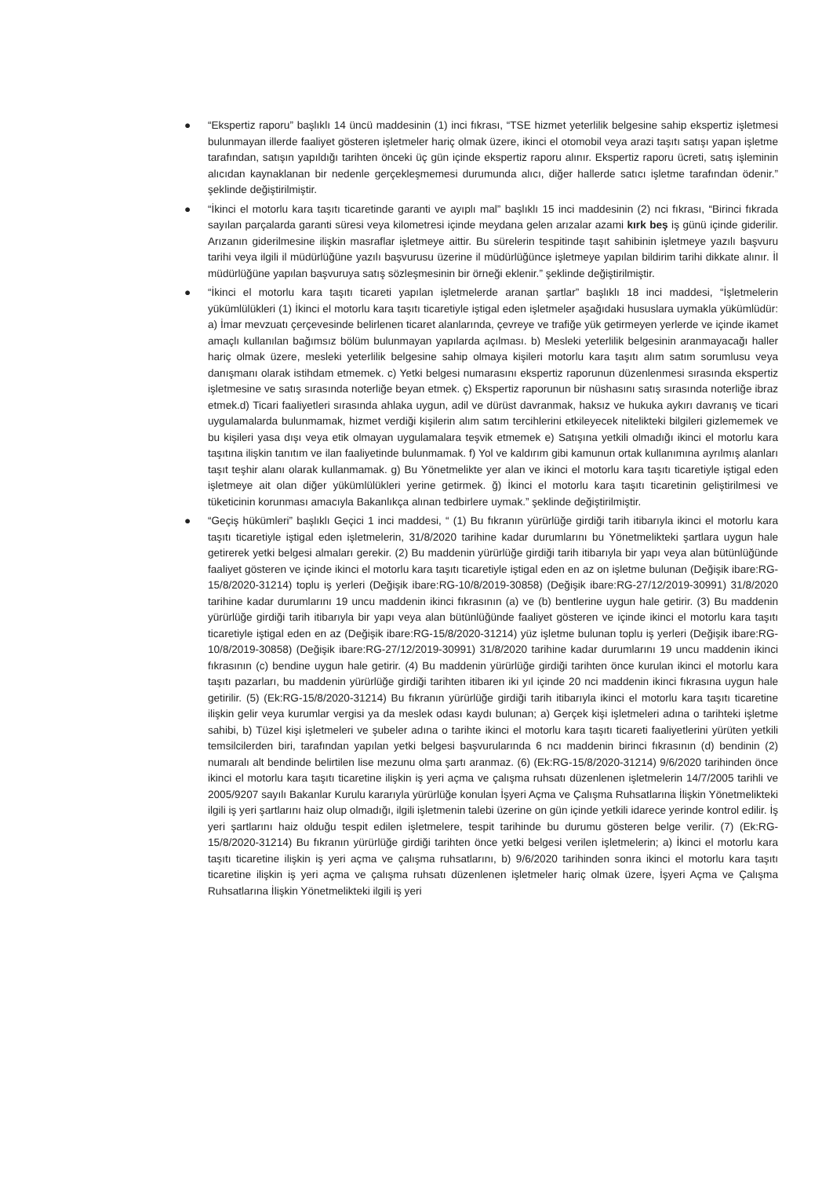● “Ekspertiz raporu” başlıklı 14 üncü maddesinin (1) inci fıkrası, “TSE hizmet yeterlilik belgesine sahip ekspertiz işletmesi bulunmayan illerde faaliyet gösteren işletmeler hariç olmak üzere, ikinci el otomobil veya arazi taşıtı satışı yapan işletme tarafından, satışın yapıldığı tarihten önceki üç gün içinde ekspertiz raporu alınır. Ekspertiz raporu ücreti, satış işleminin alıcıdan kaynaklanan bir nedenle gerçekleşmemesi durumunda alıcı, diğer hallerde satıcı işletme tarafından ödenir.” şeklinde değiştirilmiştir.
● “İkinci el motorlu kara taşıtı ticaretinde garanti ve ayıplı mal” başlıklı 15 inci maddesinin (2) nci fıkrası, “Birinci fıkrada sayılan parçalarda garanti süresi veya kilometresi içinde meydana gelen arızalar azami kırk beş iş günü içinde giderilir. Arızanın giderilmesine ilişkin masraflar işletmeye aittir. Bu sürelerin tespitinde taşıt sahibinin işletmeye yazılı başvuru tarihi veya ilgili il müdürlüğüne yazılı başvurusu üzerine il müdürlüğünce işletmeye yapılan bildirim tarihi dikkate alınır. İl müdürlüğüne yapılan başvuruya satış sözleşmesinin bir örneği eklenir.” şeklinde değiştirilmiştir.
● “İkinci el motorlu kara taşıtı ticareti yapılan işletmelerde aranan şartlar” başlıklı 18 inci maddesi, “İşletmelerin yükümlülükleri (1) İkinci el motorlu kara taşıtı ticaretiyle iştigal eden işletmeler aşağıdaki hususlara uymakla yükümlüdür: a) İmar mevzuatı çerçevesinde belirlenen ticaret alanlarında, çevreye ve trafiğe yük getirmeyen yerlerde ve içinde ikamet amaçlı kullanılan bağımsız bölüm bulunmayan yapılarda açılması. b) Mesleki yeterlilik belgesinin aranmayacağı haller hariç olmak üzere, mesleki yeterlilik belgesine sahip olmaya kişileri motorlu kara taşıtı alım satım sorumlusu veya danışmanı olarak istihdam etmemek. c) Yetki belgesi numarasını ekspertiz raporunun düzenlenmesi sırasında ekspertiz işletmesine ve satış sırasında noterliğe beyan etmek. ç) Ekspertiz raporunun bir nüshasını satış sırasında noterliğe ibraz etmek.d) Ticari faaliyetleri sırasında ahlaka uygun, adil ve dürüst davranmak, haksız ve hukuka aykırı davranış ve ticari uygulamalarda bulunmamak, hizmet verdiği kişilerin alım satım tercihlerini etkileyecek nitelikteki bilgileri gizlememek ve bu kişileri yasa dışı veya etik olmayan uygulamalara teşvik etmemek e) Satışına yetkili olmadığı ikinci el motorlu kara taşıtına ilişkin tanıtım ve ilan faaliyetinde bulunmamak. f) Yol ve kaldırım gibi kamunun ortak kullanımına ayrılmış alanları taşıt teşhir alanı olarak kullanmamak. g) Bu Yönetmelikte yer alan ve ikinci el motorlu kara taşıtı ticaretiyle iştigal eden işletmeye ait olan diğer yükümlülükleri yerine getirmek. ğ) İkinci el motorlu kara taşıtı ticaretinin geliştirilmesi ve tüketicinin korunması amacıyla Bakanlıkça alınan tedbirlere uymak.” şeklinde değiştirilmiştir.
● “Geçiş hükümleri” başlıklı Geçici 1 inci maddesi, “ (1) Bu fıkranın yürürlüğe girdiği tarih itibarıyla ikinci el motorlu kara taşıtı ticaretiyle iştigal eden işletmelerin, 31/8/2020 tarihine kadar durumlarını bu Yönetmelikteki şartlara uygun hale getirerek yetki belgesi almaları gerekir. (2) Bu maddenin yürürlüğe girdiği tarih itibarıyla bir yapı veya alan bütünlüğünde faaliyet gösteren ve içinde ikinci el motorlu kara taşıtı ticaretiyle iştigal eden en az on işletme bulunan (Değişik ibare:RG-15/8/2020-31214) toplu iş yerleri (Değişik ibare:RG-10/8/2019-30858) (Değişik ibare:RG-27/12/2019-30991) 31/8/2020 tarihine kadar durumlarını 19 uncu maddenin ikinci fıkrasının (a) ve (b) bentlerine uygun hale getirir. (3) Bu maddenin yürürlüğe girdiği tarih itibarıyla bir yapı veya alan bütünlüğünde faaliyet gösteren ve içinde ikinci el motorlu kara taşıtı ticaretiyle iştigal eden en az (Değişik ibare:RG-15/8/2020-31214) yüz işletme bulunan toplu iş yerleri (Değişik ibare:RG-10/8/2019-30858) (Değişik ibare:RG-27/12/2019-30991) 31/8/2020 tarihine kadar durumlarını 19 uncu maddenin ikinci fıkrasının (c) bendine uygun hale getirir. (4) Bu maddenin yürürlüğe girdiği tarihten önce kurulan ikinci el motorlu kara taşıtı pazarları, bu maddenin yürürlüğe girdiği tarihten itibaren iki yıl içinde 20 nci maddenin ikinci fıkrasına uygun hale getirilir. (5) (Ek:RG-15/8/2020-31214) Bu fıkranın yürürlüğe girdiği tarih itibarıyla ikinci el motorlu kara taşıtı ticaretine ilişkin gelir veya kurumlar vergisi ya da meslek odası kaydı bulunan; a) Gerçek kişi işletmeleri adına o tarihteki işletme sahibi, b) Tüzel kişi işletmeleri ve şubeler adına o tarihte ikinci el motorlu kara taşıtı ticareti faaliyetlerini yürüten yetkili temsilcilerden biri, tarafından yapılan yetki belgesi başvurularında 6 ncı maddenin birinci fıkrasının (d) bendinin (2) numaralı alt bendinde belirtilen lise mezunu olma şartı aranmaz. (6) (Ek:RG-15/8/2020-31214) 9/6/2020 tarihinden önce ikinci el motorlu kara taşıtı ticaretine ilişkin iş yeri açma ve çalışma ruhsatı düzenlenen işletmelerin 14/7/2005 tarihli ve 2005/9207 sayılı Bakanlar Kurulu kararıyla yürürlüğe konulan İşyeri Açma ve Çalışma Ruhsatlarına İlişkin Yönetmelikteki ilgili iş yeri şartlarını haiz olup olmadığı, ilgili işletmenin talebi üzerine on gün içinde yetkili idarece yerinde kontrol edilir. İş yeri şartlarını haiz olduğu tespit edilen işletmelere, tespit tarihinde bu durumu gösteren belge verilir. (7) (Ek:RG-15/8/2020-31214) Bu fıkranın yürürlüğe girdiği tarihten önce yetki belgesi verilen işletmelerin; a) İkinci el motorlu kara taşıtı ticaretine ilişkin iş yeri açma ve çalışma ruhsatlarını, b) 9/6/2020 tarihinden sonra ikinci el motorlu kara taşıtı ticaretine ilişkin iş yeri açma ve çalışma ruhsatı düzenlenen işletmeler hariç olmak üzere, İşyeri Açma ve Çalışma Ruhsatlarına İlişkin Yönetmelikteki ilgili iş yeri